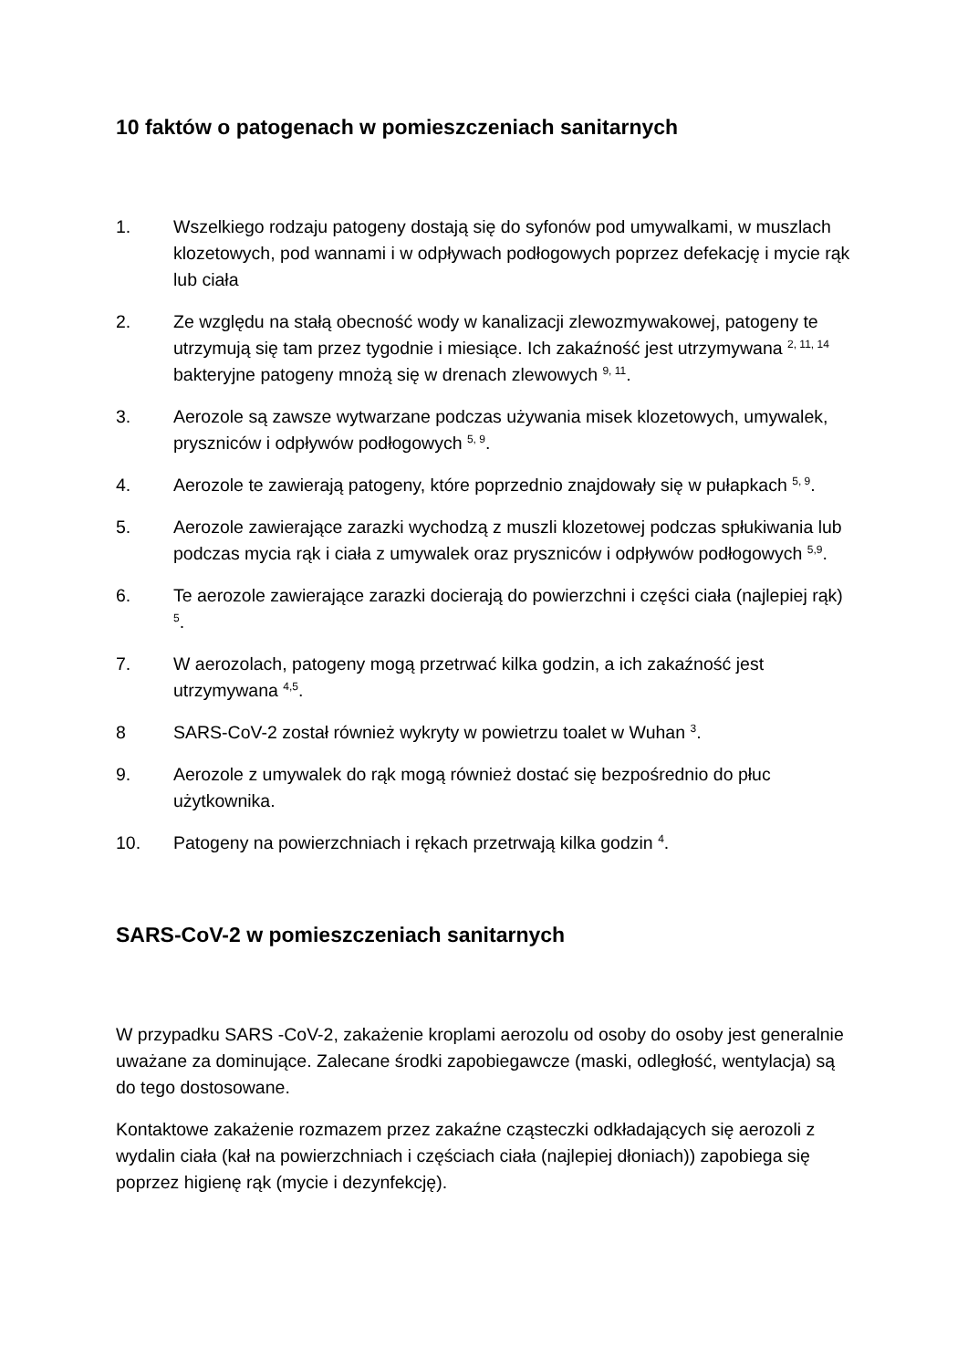10 faktów o patogenach w pomieszczeniach sanitarnych
1. Wszelkiego rodzaju patogeny dostają się do syfonów pod umywalkami, w muszlach klozetowych, pod wannami i w odpływach podłogowych poprzez defekację i mycie rąk lub ciała
2. Ze względu na stałą obecność wody w kanalizacji zlewozmywakowej, patogeny te utrzymują się tam przez tygodnie i miesiące. Ich zakaźność jest utrzymywana <sup>2, 11, 14</sup> bakteryjne patogeny mnożą się w drenach zlewowych <sup>9, 11</sup>.
3. Aerozole są zawsze wytwarzane podczas używania misek klozetowych, umywalek, pryszniców i odpływów podłogowych <sup>5, 9</sup>.
4. Aerozole te zawierają patogeny, które poprzednio znajdowały się w pułapkach <sup>5, 9</sup>.
5. Aerozole zawierające zarazki wychodzą z muszli klozetowej podczas spłukiwania lub podczas mycia rąk i ciała z umywalek oraz pryszniców i odpływów podłogowych <sup>5,9</sup>.
6. Te aerozole zawierające zarazki docierają do powierzchni i części ciała (najlepiej rąk) <sup>5</sup>.
7. W aerozolach, patogeny mogą przetrwać kilka godzin, a ich zakaźność jest utrzymywana <sup>4,5</sup>.
8 SARS-CoV-2 został również wykryty w powietrzu toalet w Wuhan <sup>3</sup>.
9. Aerozole z umywalek do rąk mogą również dostać się bezpośrednio do płuc użytkownika.
10. Patogeny na powierzchniach i rękach przetrwają kilka godzin <sup>4</sup>.
SARS-CoV-2 w pomieszczeniach sanitarnych
W przypadku SARS -CoV-2, zakażenie kroplami aerozolu od osoby do osoby jest generalnie uważane za dominujące. Zalecane środki zapobiegawcze (maski, odległość, wentylacja) są do tego dostosowane.
Kontaktowe zakażenie rozmazem przez zakaźne cząsteczki odkładających się aerozoli z wydalin ciała (kał na powierzchniach i częściach ciała (najlepiej dłoniach)) zapobiega się poprzez higienę rąk (mycie i dezynfekcję).